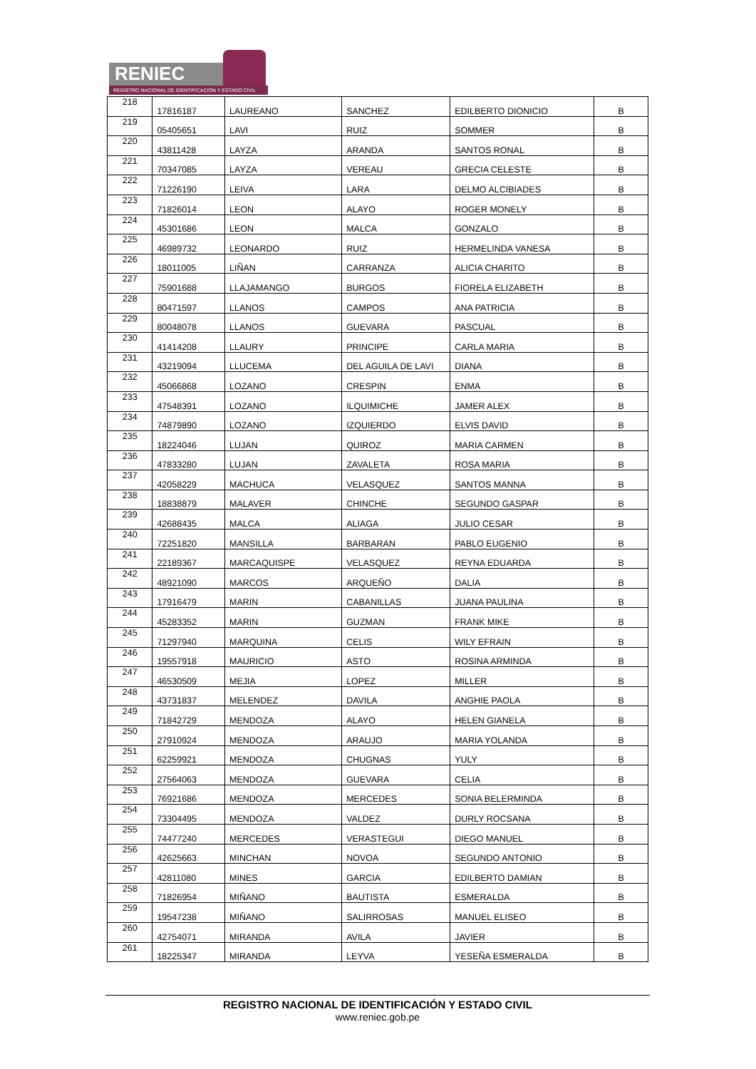RENIEC
REGISTRO NACIONAL DE IDENTIFICACIÓN Y ESTADO CIVIL
| 218 | 17816187 | LAUREANO | SANCHEZ | EDILBERTO DIONICIO | B |
| 219 | 05405651 | LAVI | RUIZ | SOMMER | B |
| 220 | 43811428 | LAYZA | ARANDA | SANTOS RONAL | B |
| 221 | 70347085 | LAYZA | VEREAU | GRECIA CELESTE | B |
| 222 | 71226190 | LEIVA | LARA | DELMO ALCIBIADES | B |
| 223 | 71826014 | LEON | ALAYO | ROGER MONELY | B |
| 224 | 45301686 | LEON | MALCA | GONZALO | B |
| 225 | 46989732 | LEONARDO | RUIZ | HERMELINDA VANESA | B |
| 226 | 18011005 | LIÑAN | CARRANZA | ALICIA CHARITO | B |
| 227 | 75901688 | LLAJAMANGO | BURGOS | FIORELA ELIZABETH | B |
| 228 | 80471597 | LLANOS | CAMPOS | ANA PATRICIA | B |
| 229 | 80048078 | LLANOS | GUEVARA | PASCUAL | B |
| 230 | 41414208 | LLAURY | PRINCIPE | CARLA MARIA | B |
| 231 | 43219094 | LLUCEMA | DEL AGUILA DE LAVI | DIANA | B |
| 232 | 45066868 | LOZANO | CRESPIN | ENMA | B |
| 233 | 47548391 | LOZANO | ILQUIMICHE | JAMER ALEX | B |
| 234 | 74879890 | LOZANO | IZQUIERDO | ELVIS DAVID | B |
| 235 | 18224046 | LUJAN | QUIROZ | MARIA CARMEN | B |
| 236 | 47833280 | LUJAN | ZAVALETA | ROSA MARIA | B |
| 237 | 42058229 | MACHUCA | VELASQUEZ | SANTOS MANNA | B |
| 238 | 18838879 | MALAVER | CHINCHE | SEGUNDO GASPAR | B |
| 239 | 42688435 | MALCA | ALIAGA | JULIO CESAR | B |
| 240 | 72251820 | MANSILLA | BARBARAN | PABLO EUGENIO | B |
| 241 | 22189367 | MARCAQUISPE | VELASQUEZ | REYNA EDUARDA | B |
| 242 | 48921090 | MARCOS | ARQUEÑO | DALIA | B |
| 243 | 17916479 | MARIN | CABANILLAS | JUANA PAULINA | B |
| 244 | 45283352 | MARIN | GUZMAN | FRANK MIKE | B |
| 245 | 71297940 | MARQUINA | CELIS | WILY EFRAIN | B |
| 246 | 19557918 | MAURICIO | ASTO | ROSINA ARMINDA | B |
| 247 | 46530509 | MEJIA | LOPEZ | MILLER | B |
| 248 | 43731837 | MELENDEZ | DAVILA | ANGHIE PAOLA | B |
| 249 | 71842729 | MENDOZA | ALAYO | HELEN GIANELA | B |
| 250 | 27910924 | MENDOZA | ARAUJO | MARIA YOLANDA | B |
| 251 | 62259921 | MENDOZA | CHUGNAS | YULY | B |
| 252 | 27564063 | MENDOZA | GUEVARA | CELIA | B |
| 253 | 76921686 | MENDOZA | MERCEDES | SONIA BELERMINDA | B |
| 254 | 73304495 | MENDOZA | VALDEZ | DURLY ROCSANA | B |
| 255 | 74477240 | MERCEDES | VERASTEGUI | DIEGO MANUEL | B |
| 256 | 42625663 | MINCHAN | NOVOA | SEGUNDO ANTONIO | B |
| 257 | 42811080 | MINES | GARCIA | EDILBERTO DAMIAN | B |
| 258 | 71826954 | MIÑANO | BAUTISTA | ESMERALDA | B |
| 259 | 19547238 | MIÑANO | SALIRROSAS | MANUEL ELISEO | B |
| 260 | 42754071 | MIRANDA | AVILA | JAVIER | B |
| 261 | 18225347 | MIRANDA | LEYVA | YESEÑA ESMERALDA | B |
REGISTRO NACIONAL DE IDENTIFICACIÓN Y ESTADO CIVIL
www.reniec.gob.pe